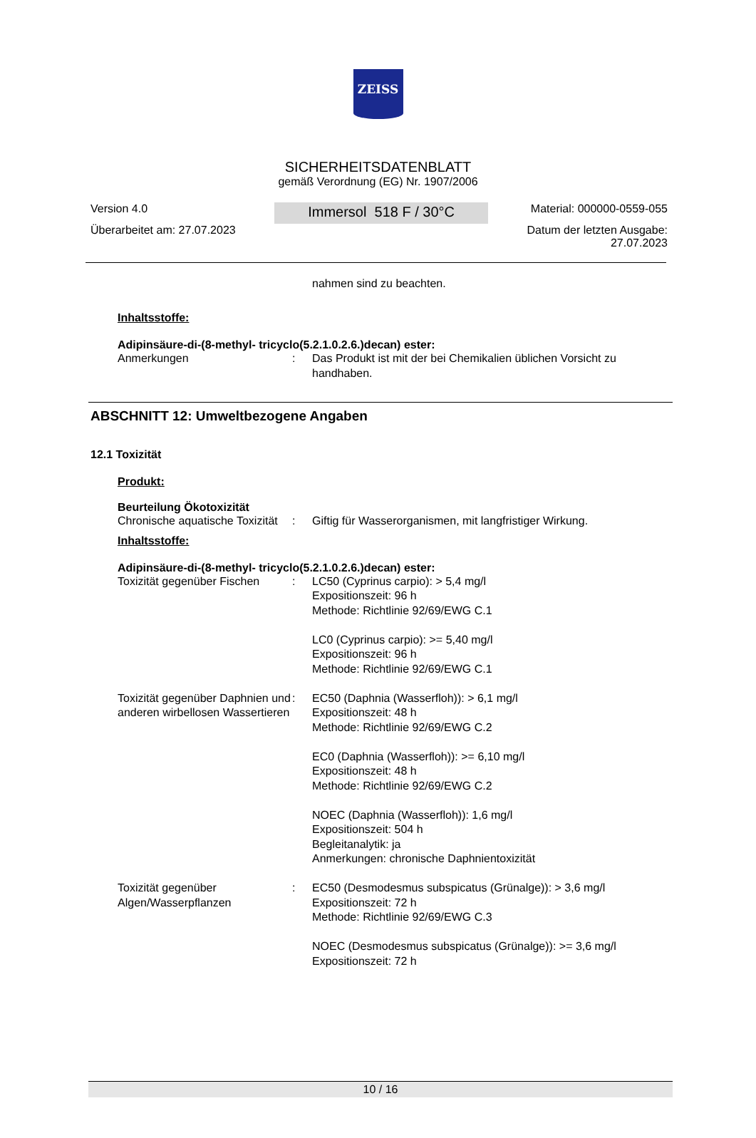ZEISS
SICHERHEITSDATENBLATT
gemäß Verordnung (EG) Nr. 1907/2006
Version 4.0
Überarbeitet am: 27.07.2023
Immersol 518 F / 30°C
Material: 000000-0559-055
Datum der letzten Ausgabe:
27.07.2023
nahmen sind zu beachten.
Inhaltsstoffe:
Adipinsäure-di-(8-methyl- tricyclo(5.2.1.0.2.6.)decan) ester:
| Anmerkungen | : | Das Produkt ist mit der bei Chemikalien üblichen Vorsicht zu handhaben. |
ABSCHNITT 12: Umweltbezogene Angaben
12.1 Toxizität
Produkt:
Beurteilung Ökotoxizität
| Chronische aquatische Toxizität | : | Giftig für Wasserorganismen, mit langfristiger Wirkung. |
Inhaltsstoffe:
Adipinsäure-di-(8-methyl- tricyclo(5.2.1.0.2.6.)decan) ester:
| Toxizität gegenüber Fischen | : | LC50 (Cyprinus carpio): > 5,4 mg/l Expositionszeit: 96 h Methode: Richtlinie 92/69/EWG C.1 LC0 (Cyprinus carpio): >= 5,40 mg/l Expositionszeit: 96 h Methode: Richtlinie 92/69/EWG C.1 |
| Toxizität gegenüber Daphnien und anderen wirbellosen Wassertieren | : | EC50 (Daphnia (Wasserfloh)): > 6,1 mg/l Expositionszeit: 48 h Methode: Richtlinie 92/69/EWG C.2 EC0 (Daphnia (Wasserfloh)): >= 6,10 mg/l Expositionszeit: 48 h Methode: Richtlinie 92/69/EWG C.2 NOEC (Daphnia (Wasserfloh)): 1,6 mg/l Expositionszeit: 504 h Begleitanalytik: ja Anmerkungen: chronische Daphnientoxizität |
| Toxizität gegenüber Algen/Wasserpflanzen | : | EC50 (Desmodesmus subspicatus (Grünalge)): > 3,6 mg/l Expositionszeit: 72 h Methode: Richtlinie 92/69/EWG C.3 NOEC (Desmodesmus subspicatus (Grünalge)): >= 3,6 mg/l Expositionszeit: 72 h |
10 / 16